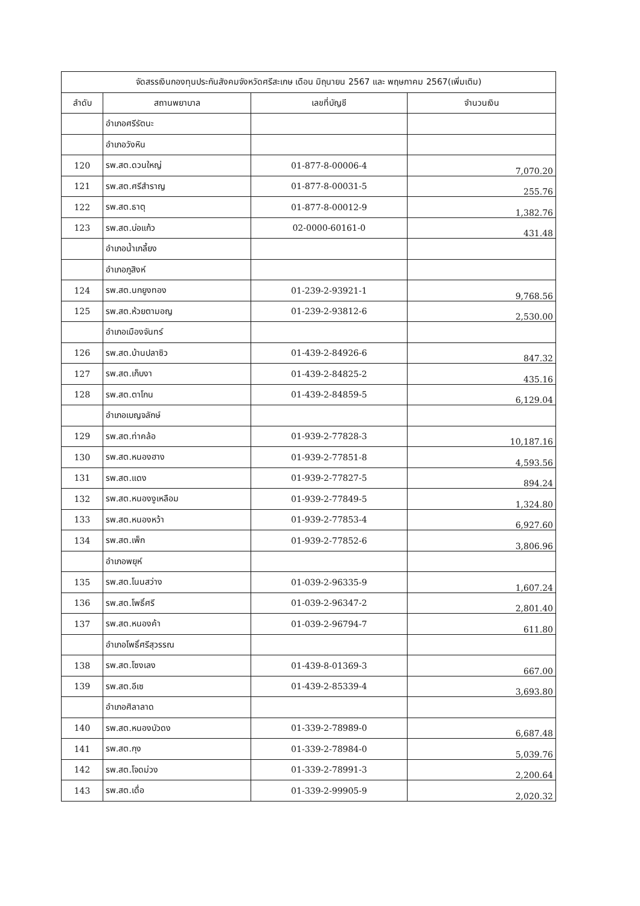| จัดสรรเงินกองทุนประกันสังคมจังหวัดศรีสะเกษ เดือน มิถุนายน 2567 และ พฤษภาคม 2567(เพิ่มเติม) | | | |
| --- | --- | --- | --- |
| ลำดับ | สถานพยาบาล | เลขที่บัญชี | จำนวนเงิน |
| | อำเภอศรีรัตนะ | | |
| | อำเภอวังหิน | | |
| 120 | รพ.สต.ดวนใหญ่ | 01-877-8-00006-4 | 7,070.20 |
| 121 | รพ.สต.ศรีสำราญ | 01-877-8-00031-5 | 255.76 |
| 122 | รพ.สต.ธาตุ | 01-877-8-00012-9 | 1,382.76 |
| 123 | รพ.สต.บ่อแก้ว | 02-0000-60161-0 | 431.48 |
| | อำเภอน้ำเกลี้ยง | | |
| | อำเภอภูสิงห์ | | |
| 124 | รพ.สต.นกยูงทอง | 01-239-2-93921-1 | 9,768.56 |
| 125 | รพ.สต.ห้วยตามอญ | 01-239-2-93812-6 | 2,530.00 |
| | อำเภอเมืองจันทร์ | | |
| 126 | รพ.สต.บ้านปลาซิว | 01-439-2-84926-6 | 847.32 |
| 127 | รพ.สต.เก็บงา | 01-439-2-84825-2 | 435.16 |
| 128 | รพ.สต.ตาโกน | 01-439-2-84859-5 | 6,129.04 |
| | อำเภอเบญจลักษ์ | | |
| 129 | รพ.สต.ท่าคล้อ | 01-939-2-77828-3 | 10,187.16 |
| 130 | รพ.สต.หนองฮาง | 01-939-2-77851-8 | 4,593.56 |
| 131 | รพ.สต.แดง | 01-939-2-77827-5 | 894.24 |
| 132 | รพ.สต.หนองงูเหลือม | 01-939-2-77849-5 | 1,324.80 |
| 133 | รพ.สต.หนองหว้า | 01-939-2-77853-4 | 6,927.60 |
| 134 | รพ.สต.เพ็ก | 01-939-2-77852-6 | 3,806.96 |
| | อำเภอพยุห์ | | |
| 135 | รพ.สต.โนนสว่าง | 01-039-2-96335-9 | 1,607.24 |
| 136 | รพ.สต.โพธิ์ศรี | 01-039-2-96347-2 | 2,801.40 |
| 137 | รพ.สต.หนองค้า | 01-039-2-96794-7 | 611.80 |
| | อำเภอโพธิ์ศรีสุวรรณ | | |
| 138 | รพ.สต.โซงเลง | 01-439-8-01369-3 | 667.00 |
| 139 | รพ.สต.อีเซ | 01-439-2-85339-4 | 3,693.80 |
| | อำเภอศิลาลาด | | |
| 140 | รพ.สต.หนองบัวดง | 01-339-2-78989-0 | 6,687.48 |
| 141 | รพ.สต.กุง | 01-339-2-78984-0 | 5,039.76 |
| 142 | รพ.สต.โจดม่วง | 01-339-2-78991-3 | 2,200.64 |
| 143 | รพ.สต.เดื่อ | 01-339-2-99905-9 | 2,020.32 |